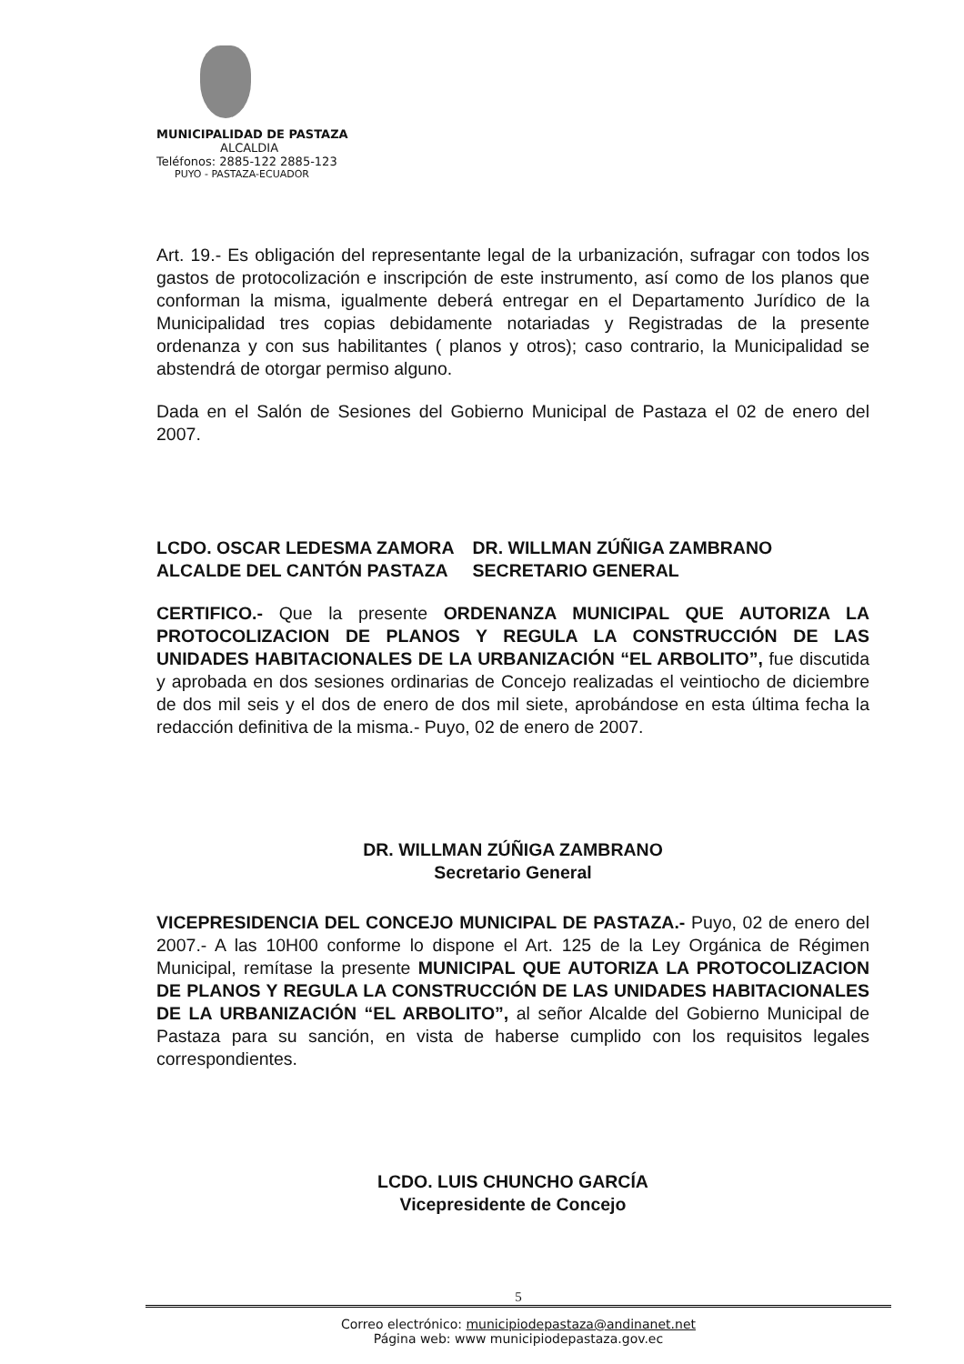MUNICIPALIDAD DE PASTAZA
ALCALDIA
Teléfonos: 2885-122 2885-123
PUYO - PASTAZA-ECUADOR
Art. 19.- Es obligación del representante legal de la urbanización, sufragar con todos los gastos de protocolización e inscripción de este instrumento, así como de los planos que conforman la misma, igualmente deberá entregar en el Departamento Jurídico de la Municipalidad tres copias debidamente notariadas y Registradas de la presente ordenanza y con sus habilitantes ( planos y otros); caso contrario, la Municipalidad se abstendrá de otorgar permiso alguno.
Dada en el Salón de Sesiones del Gobierno Municipal de Pastaza el 02 de enero del 2007.
LCDO. OSCAR LEDESMA ZAMORA
ALCALDE DEL CANTÓN PASTAZA
DR. WILLMAN ZÚÑIGA ZAMBRANO
SECRETARIO GENERAL
CERTIFICO.- Que la presente ORDENANZA MUNICIPAL QUE AUTORIZA LA PROTOCOLIZACION DE PLANOS Y REGULA LA CONSTRUCCIÓN DE LAS UNIDADES HABITACIONALES DE LA URBANIZACIÓN “EL ARBOLITO”, fue discutida y aprobada en dos sesiones ordinarias de Concejo realizadas el veintiocho de diciembre de dos mil seis y el dos de enero de dos mil siete, aprobándose en esta última fecha la redacción definitiva de la misma.- Puyo, 02 de enero de 2007.
DR. WILLMAN ZÚÑIGA ZAMBRANO
Secretario General
VICEPRESIDENCIA DEL CONCEJO MUNICIPAL DE PASTAZA.- Puyo, 02 de enero del 2007.- A las 10H00 conforme lo dispone el Art. 125 de la Ley Orgánica de Régimen Municipal, remítase la presente MUNICIPAL QUE AUTORIZA LA PROTOCOLIZACION DE PLANOS Y REGULA LA CONSTRUCCIÓN DE LAS UNIDADES HABITACIONALES DE LA URBANIZACIÓN “EL ARBOLITO”, al señor Alcalde del Gobierno Municipal de Pastaza para su sanción, en vista de haberse cumplido con los requisitos legales correspondientes.
LCDO. LUIS CHUNCHO GARCÍA
Vicepresidente de Concejo
5
Correo electrónico: municipiodepastaza@andinanet.net
Página web: www municipiodepastaza.gov.ec